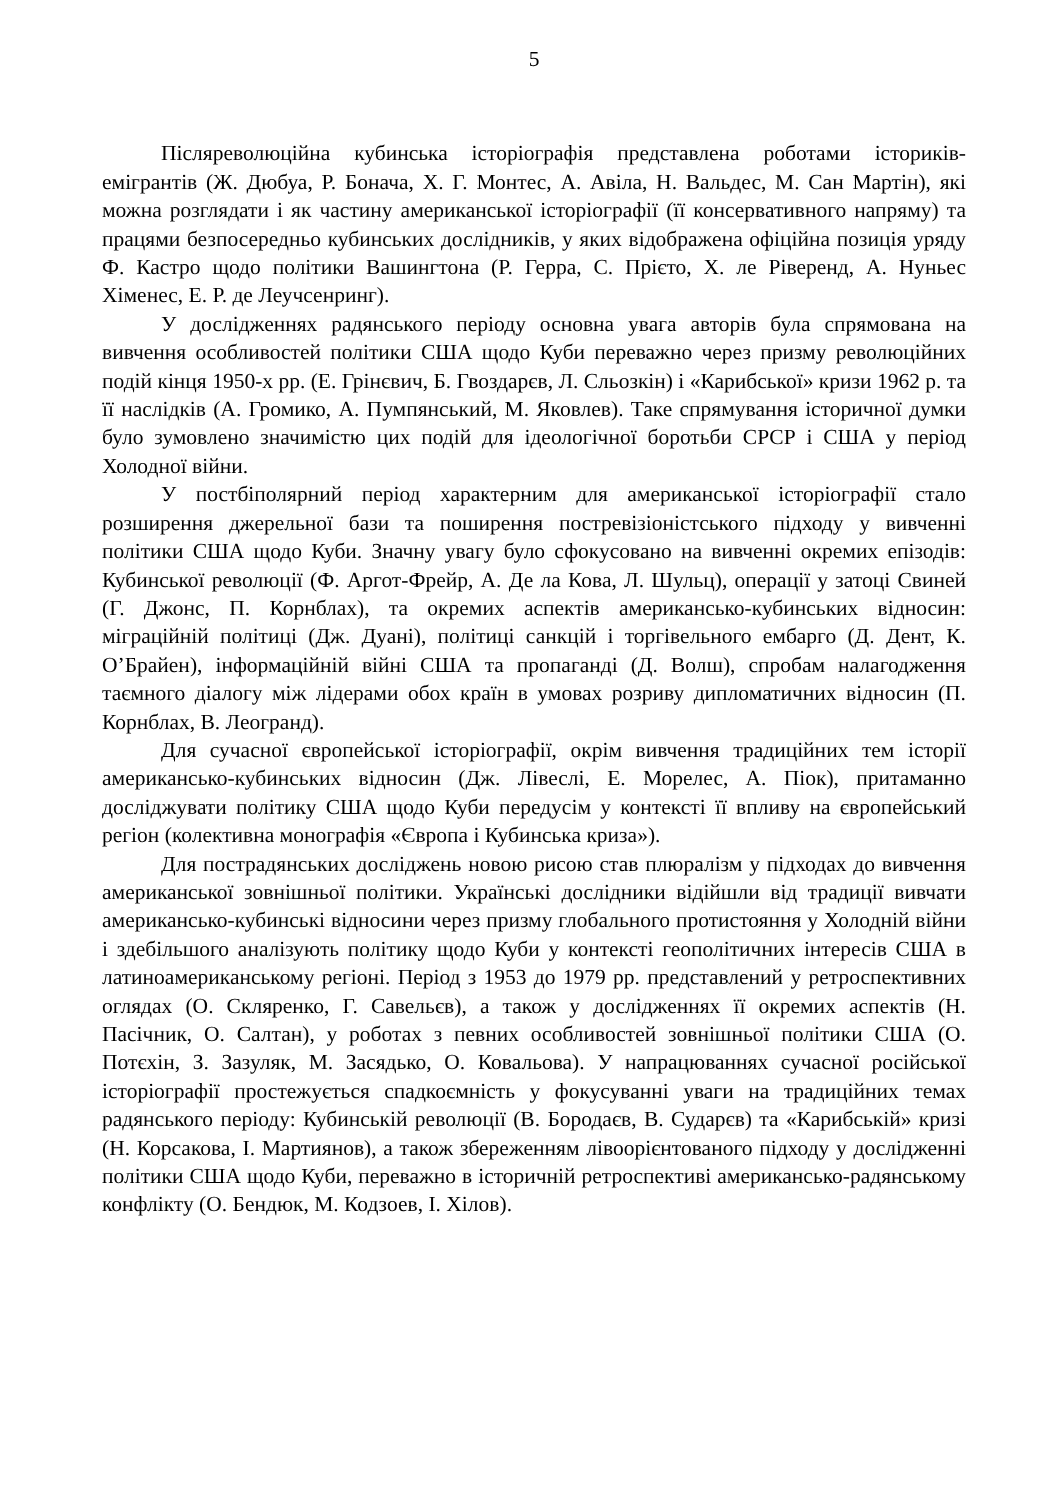5
Післяреволюційна кубинська історіографія представлена роботами істориків-емігрантів (Ж. Дюбуа, Р. Бонача, Х. Г. Монтес, А. Авіла, Н. Вальдес, М. Сан Мартін), які можна розглядати і як частину американської історіографії (її консервативного напряму) та працями безпосередньо кубинських дослідників, у яких відображена офіційна позиція уряду Ф. Кастро щодо політики Вашингтона (Р. Герра, С. Прієто, Х. ле Ріверенд, А. Нуньес Хіменес, Е. Р. де Леучсенринг).
У дослідженнях радянського періоду основна увага авторів була спрямована на вивчення особливостей політики США щодо Куби переважно через призму революційних подій кінця 1950-х рр. (Е. Грінєвич, Б. Гвоздарєв, Л. Сльозкін) і «Карибської» кризи 1962 р. та її наслідків (А. Громико, А. Пумпянський, М. Яковлев). Таке спрямування історичної думки було зумовлено значимістю цих подій для ідеологічної боротьби СРСР і США у період Холодної війни.
У постбіполярний період характерним для американської історіографії стало розширення джерельної бази та поширення постревізіоністського підходу у вивченні політики США щодо Куби. Значну увагу було сфокусовано на вивченні окремих епізодів: Кубинської революції (Ф. Аргот-Фрейр, А. Де ла Кова, Л. Шульц), операції у затоці Свиней (Г. Джонс, П. Корнблах), та окремих аспектів американсько-кубинських відносин: міграційній політиці (Дж. Дуані), політиці санкцій і торгівельного ембарго (Д. Дент, К. О’Брайен), інформаційній війні США та пропаганді (Д. Волш), спробам налагодження таємного діалогу між лідерами обох країн в умовах розриву дипломатичних відносин (П. Корнблах, В. Леогранд).
Для сучасної європейської історіографії, окрім вивчення традиційних тем історії американсько-кубинських відносин (Дж. Лівеслі, Е. Морелес, А. Піок), притаманно досліджувати політику США щодо Куби передусім у контексті її впливу на європейський регіон (колективна монографія «Європа і Кубинська криза»).
Для пострадянських досліджень новою рисою став плюралізм у підходах до вивчення американської зовнішньої політики. Українські дослідники відійшли від традиції вивчати американсько-кубинські відносини через призму глобального протистояння у Холодній війни і здебільшого аналізують політику щодо Куби у контексті геополітичних інтересів США в латиноамериканському регіоні. Період з 1953 до 1979 рр. представлений у ретроспективних оглядах (О. Скляренко, Г. Савельєв), а також у дослідженнях її окремих аспектів (Н. Пасічник, О. Салтан), у роботах з певних особливостей зовнішньої політики США (О. Потєхін, З. Зазуляк, М. Засядько, О. Ковальова). У напрацюваннях сучасної російської історіографії простежується спадкоємність у фокусуванні уваги на традиційних темах радянського періоду: Кубинській революції (В. Бородаєв, В. Сударєв) та «Карибській» кризі (Н. Корсакова, І. Мартиянов), а також збереженням лівоорієнтованого підходу у дослідженні політики США щодо Куби, переважно в історичній ретроспективі американсько-радянському конфлікту (О. Бендюк, М. Кодзоев, І. Хілов).